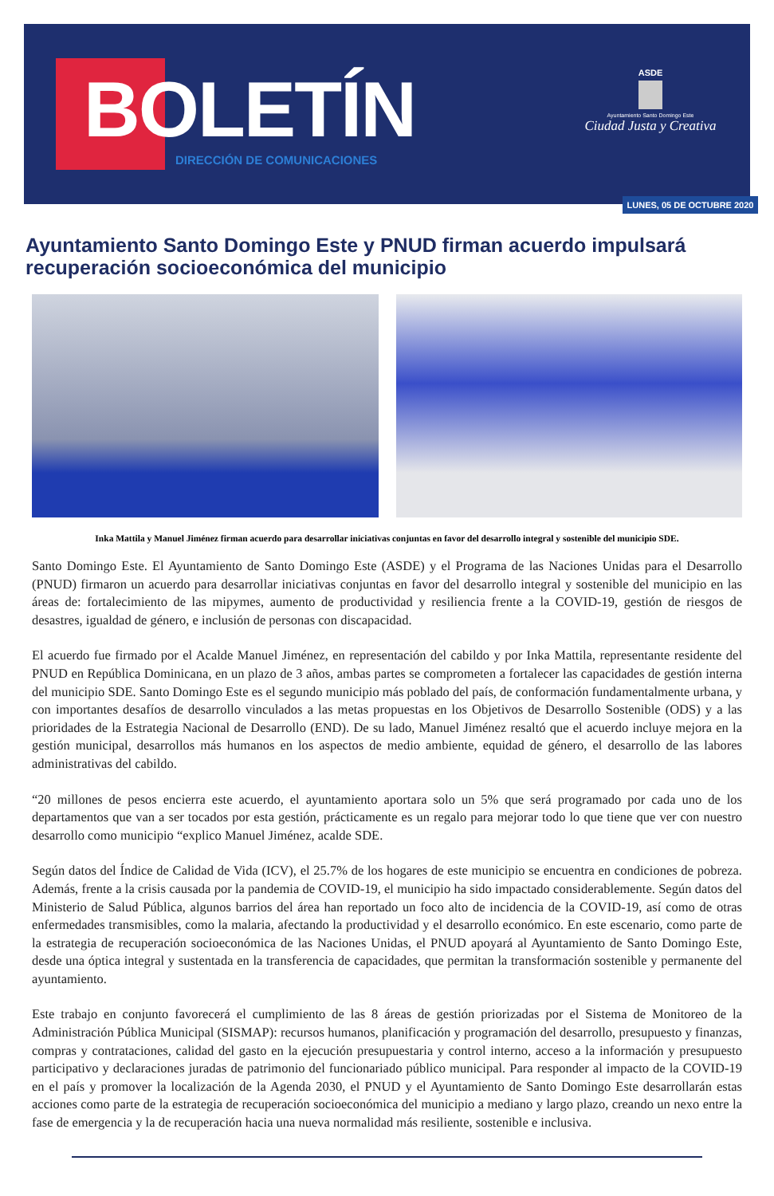BOLETÍN
DIRECCIÓN DE COMUNICACIONES
ASDE
Ayuntamiento Santo Domingo Este
Ciudad Justa y Creativa
LUNES, 05 DE OCTUBRE 2020
Ayuntamiento Santo Domingo Este y PNUD firman acuerdo impulsará recuperación socioeconómica del municipio
Inka Mattila y Manuel Jiménez firman acuerdo para desarrollar iniciativas conjuntas en favor del desarrollo integral y sostenible del municipio SDE.
Santo Domingo Este. El Ayuntamiento de Santo Domingo Este (ASDE) y el Programa de las Naciones Unidas para el Desarrollo (PNUD) firmaron un acuerdo para desarrollar iniciativas conjuntas en favor del desarrollo integral y sostenible del municipio en las áreas de: fortalecimiento de las mipymes, aumento de productividad y resiliencia frente a la COVID-19, gestión de riesgos de desastres, igualdad de género, e inclusión de personas con discapacidad.
El acuerdo fue firmado por el Acalde Manuel Jiménez, en representación del cabildo y por Inka Mattila, representante residente del PNUD en República Dominicana, en un plazo de 3 años, ambas partes se comprometen a fortalecer las capacidades de gestión interna del municipio SDE. Santo Domingo Este es el segundo municipio más poblado del país, de conformación fundamentalmente urbana, y con importantes desafíos de desarrollo vinculados a las metas propuestas en los Objetivos de Desarrollo Sostenible (ODS) y a las prioridades de la Estrategia Nacional de Desarrollo (END). De su lado, Manuel Jiménez resaltó que el acuerdo incluye mejora en la gestión municipal, desarrollos más humanos en los aspectos de medio ambiente, equidad de género, el desarrollo de las labores administrativas del cabildo.
“20 millones de pesos encierra este acuerdo, el ayuntamiento aportara solo un 5% que será programado por cada uno de los departamentos que van a ser tocados por esta gestión, prácticamente es un regalo para mejorar todo lo que tiene que ver con nuestro desarrollo como municipio “explico Manuel Jiménez, acalde SDE.
Según datos del Índice de Calidad de Vida (ICV), el 25.7% de los hogares de este municipio se encuentra en condiciones de pobreza. Además, frente a la crisis causada por la pandemia de COVID-19, el municipio ha sido impactado considerablemente. Según datos del Ministerio de Salud Pública, algunos barrios del área han reportado un foco alto de incidencia de la COVID-19, así como de otras enfermedades transmisibles, como la malaria, afectando la productividad y el desarrollo económico. En este escenario, como parte de la estrategia de recuperación socioeconómica de las Naciones Unidas, el PNUD apoyará al Ayuntamiento de Santo Domingo Este, desde una óptica integral y sustentada en la transferencia de capacidades, que permitan la transformación sostenible y permanente del ayuntamiento.
Este trabajo en conjunto favorecerá el cumplimiento de las 8 áreas de gestión priorizadas por el Sistema de Monitoreo de la Administración Pública Municipal (SISMAP): recursos humanos, planificación y programación del desarrollo, presupuesto y finanzas, compras y contrataciones, calidad del gasto en la ejecución presupuestaria y control interno, acceso a la información y presupuesto participativo y declaraciones juradas de patrimonio del funcionariado público municipal. Para responder al impacto de la COVID-19 en el país y promover la localización de la Agenda 2030, el PNUD y el Ayuntamiento de Santo Domingo Este desarrollarán estas acciones como parte de la estrategia de recuperación socioeconómica del municipio a mediano y largo plazo, creando un nexo entre la fase de emergencia y la de recuperación hacia una nueva normalidad más resiliente, sostenible e inclusiva.